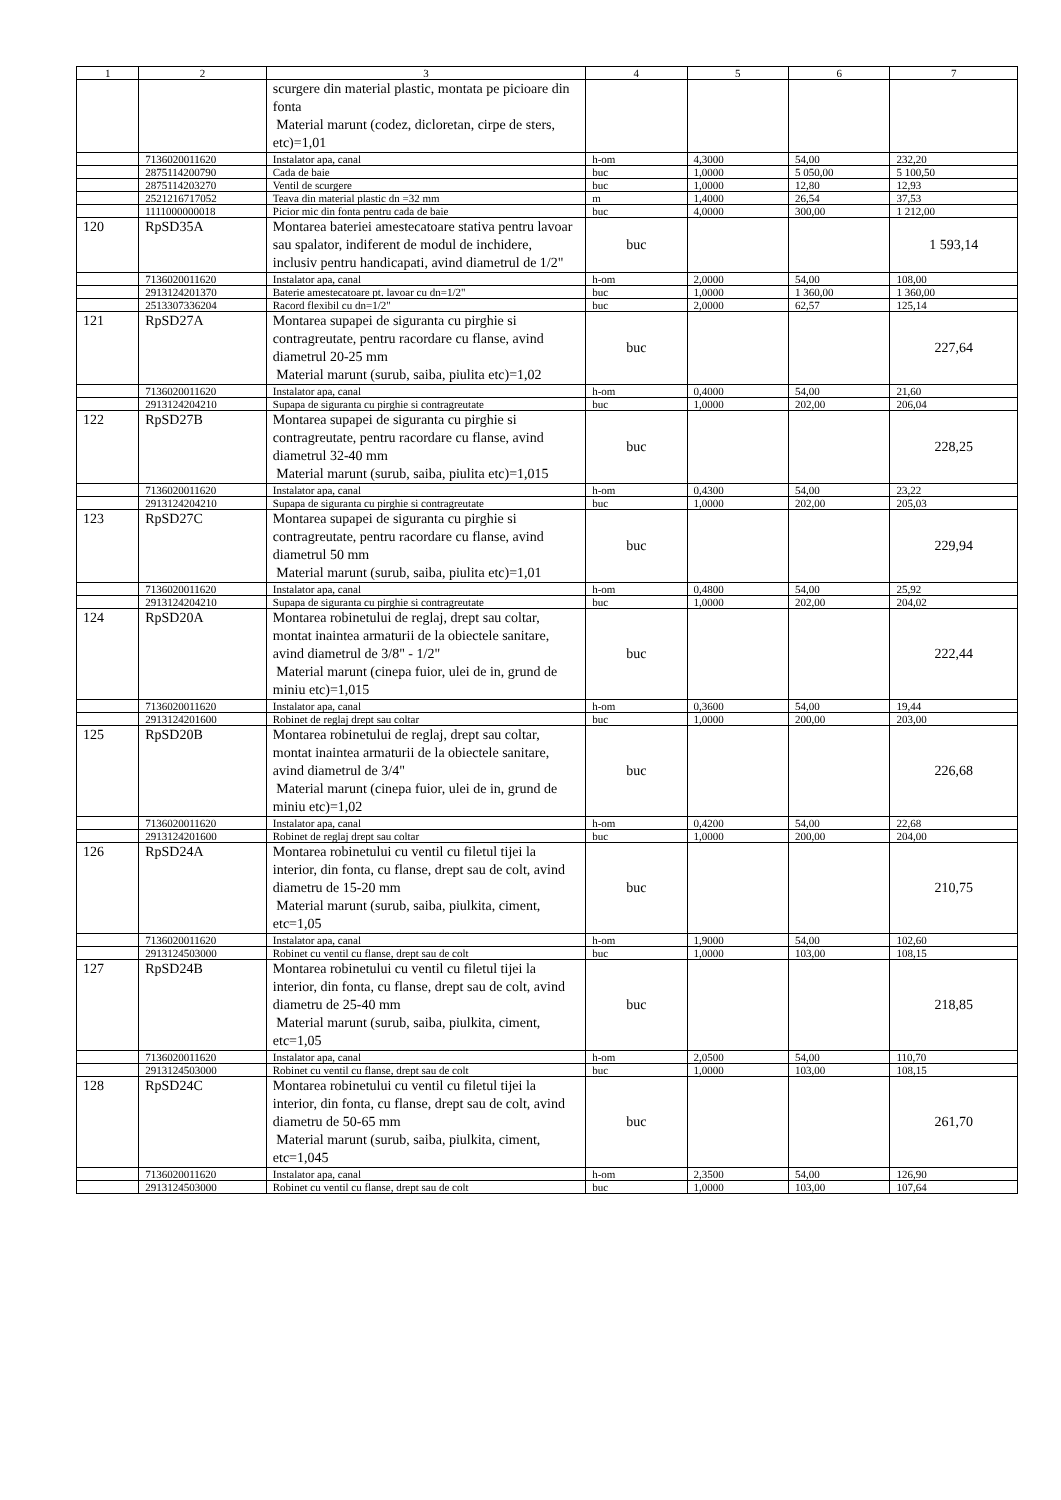| 1 | 2 | 3 | 4 | 5 | 6 | 7 |
| --- | --- | --- | --- | --- | --- | --- |
| | | scurgere din material plastic, montata pe picioare din fonta Material marunt (codez, dicloretan, cirpe de sters, etc)=1,01 | | | | |
| | 7136020011620 | Instalator apa, canal | h-om | 4,3000 | 54,00 | 232,20 |
| | 2875114200790 | Cada de baie | buc | 1,0000 | 5 050,00 | 5 100,50 |
| | 2875114203270 | Ventil de scurgere | buc | 1,0000 | 12,80 | 12,93 |
| | 2521216717052 | Teava din material plastic dn =32 mm | m | 1,4000 | 26,54 | 37,53 |
| | 1111000000018 | Picior mic din fonta pentru cada de baie | buc | 4,0000 | 300,00 | 1 212,00 |
| 120 | RpSD35A | Montarea bateriei amestecatoare stativa pentru lavoar sau spalator, indiferent de modul de inchidere, inclusiv pentru handicapati, avind diametrul de 1/2" | buc | | | 1 593,14 |
| | 7136020011620 | Instalator apa, canal | h-om | 2,0000 | 54,00 | 108,00 |
| | 2913124201370 | Baterie amestecatoare pt. lavoar cu dn=1/2" | buc | 1,0000 | 1 360,00 | 1 360,00 |
| | 2513307336204 | Racord flexibil cu dn=1/2" | buc | 2,0000 | 62,57 | 125,14 |
| 121 | RpSD27A | Montarea supapei de siguranta cu pirghie si contragreutate, pentru racordare cu flanse, avind diametrul 20-25 mm Material marunt (surub, saiba, piulita etc)=1,02 | buc | | | 227,64 |
| | 7136020011620 | Instalator apa, canal | h-om | 0,4000 | 54,00 | 21,60 |
| | 2913124204210 | Supapa de siguranta cu pirghie si contragreutate | buc | 1,0000 | 202,00 | 206,04 |
| 122 | RpSD27B | Montarea supapei de siguranta cu pirghie si contragreutate, pentru racordare cu flanse, avind diametrul 32-40 mm Material marunt (surub, saiba, piulita etc)=1,015 | buc | | | 228,25 |
| | 7136020011620 | Instalator apa, canal | h-om | 0,4300 | 54,00 | 23,22 |
| | 2913124204210 | Supapa de siguranta cu pirghie si contragreutate | buc | 1,0000 | 202,00 | 205,03 |
| 123 | RpSD27C | Montarea supapei de siguranta cu pirghie si contragreutate, pentru racordare cu flanse, avind diametrul 50 mm Material marunt (surub, saiba, piulita etc)=1,01 | buc | | | 229,94 |
| | 7136020011620 | Instalator apa, canal | h-om | 0,4800 | 54,00 | 25,92 |
| | 2913124204210 | Supapa de siguranta cu pirghie si contragreutate | buc | 1,0000 | 202,00 | 204,02 |
| 124 | RpSD20A | Montarea robinetului de reglaj, drept sau coltar, montat inaintea armaturii de la obiectele sanitare, avind diametrul de 3/8" - 1/2" Material marunt (cinepa fuior, ulei de in, grund de miniu etc)=1,015 | buc | | | 222,44 |
| | 7136020011620 | Instalator apa, canal | h-om | 0,3600 | 54,00 | 19,44 |
| | 2913124201600 | Robinet de reglaj drept sau coltar | buc | 1,0000 | 200,00 | 203,00 |
| 125 | RpSD20B | Montarea robinetului de reglaj, drept sau coltar, montat inaintea armaturii de la obiectele sanitare, avind diametrul de 3/4" Material marunt (cinepa fuior, ulei de in, grund de miniu etc)=1,02 | buc | | | 226,68 |
| | 7136020011620 | Instalator apa, canal | h-om | 0,4200 | 54,00 | 22,68 |
| | 2913124201600 | Robinet de reglaj drept sau coltar | buc | 1,0000 | 200,00 | 204,00 |
| 126 | RpSD24A | Montarea robinetului cu ventil cu filetul tijei la interior, din fonta, cu flanse, drept sau de colt, avind diametru de 15-20 mm Material marunt (surub, saiba, piulkita, ciment, etc=1,05 | buc | | | 210,75 |
| | 7136020011620 | Instalator apa, canal | h-om | 1,9000 | 54,00 | 102,60 |
| | 2913124503000 | Robinet cu ventil cu flanse, drept sau de colt | buc | 1,0000 | 103,00 | 108,15 |
| 127 | RpSD24B | Montarea robinetului cu ventil cu filetul tijei la interior, din fonta, cu flanse, drept sau de colt, avind diametru de 25-40 mm Material marunt (surub, saiba, piulkita, ciment, etc=1,05 | buc | | | 218,85 |
| | 7136020011620 | Instalator apa, canal | h-om | 2,0500 | 54,00 | 110,70 |
| | 2913124503000 | Robinet cu ventil cu flanse, drept sau de colt | buc | 1,0000 | 103,00 | 108,15 |
| 128 | RpSD24C | Montarea robinetului cu ventil cu filetul tijei la interior, din fonta, cu flanse, drept sau de colt, avind diametru de 50-65 mm Material marunt (surub, saiba, piulkita, ciment, etc=1,045 | buc | | | 261,70 |
| | 7136020011620 | Instalator apa, canal | h-om | 2,3500 | 54,00 | 126,90 |
| | 2913124503000 | Robinet cu ventil cu flanse, drept sau de colt | buc | 1,0000 | 103,00 | 107,64 |